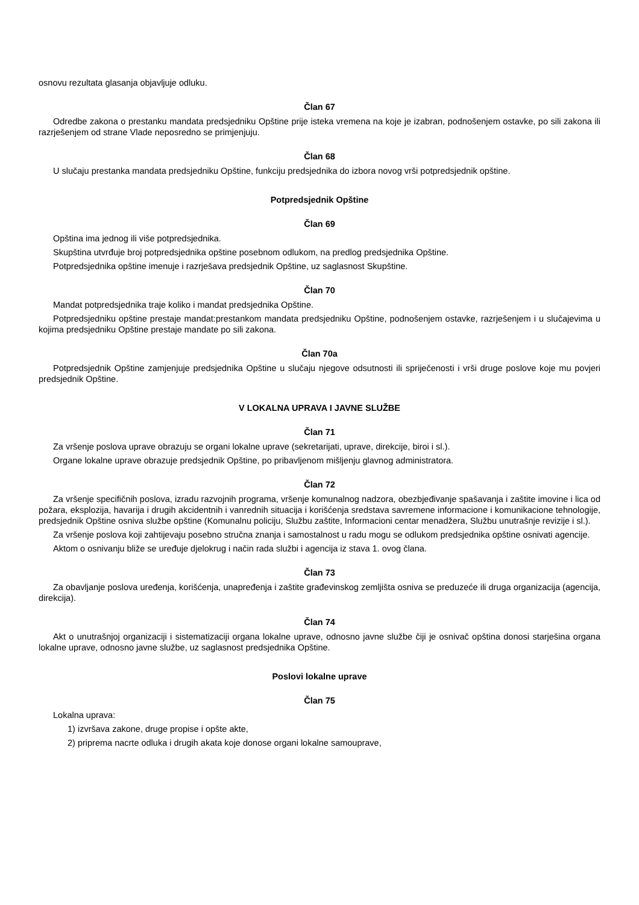osnovu rezultata glasanja objavljuje odluku.
Član 67
Odredbe zakona o prestanku mandata predsjedniku Opštine prije isteka vremena na koje je izabran, podnošenjem ostavke, po sili zakona ili razrješenjem od strane Vlade neposredno se primjenjuju.
Član 68
U slučaju prestanka mandata predsjedniku Opštine, funkciju predsjednika do izbora novog vrši potpredsjednik opštine.
Potpredsjednik Opštine
Član 69
Opština ima jednog ili više potpredsjednika.
Skupština utvrđuje broj potpredsjednika opštine posebnom odlukom, na predlog predsjednika Opštine.
Potpredsjednika opštine imenuje i razrješava predsjednik Opštine, uz saglasnost Skupštine.
Član 70
Mandat potpredsjednika traje koliko i mandat predsjednika Opštine.
Potpredsjedniku opštine prestaje mandat:prestankom mandata predsjedniku Opštine, podnošenjem ostavke, razrješenjem i u slučajevima u kojima predsjedniku Opštine prestaje mandate po sili zakona.
Član 70a
Potpredsjednik Opštine zamjenjuje predsjednika Opštine u slučaju njegove odsutnosti ili spriječenosti i vrši druge poslove koje mu povjeri predsjednik Opštine.
V LOKALNA UPRAVA I JAVNE SLUŽBE
Član 71
Za vršenje poslova uprave obrazuju se organi lokalne uprave (sekretarijati, uprave, direkcije, biroi i sl.).
Organe lokalne uprave obrazuje predsjednik Opštine, po pribavljenom mišljenju glavnog administratora.
Član 72
Za vršenje specifičnih poslova, izradu razvojnih programa, vršenje komunalnog nadzora, obezbjeđivanje spašavanja i zaštite imovine i lica od požara, eksplozija, havarija i drugih akcidentnih i vanrednih situacija i korišćenja sredstava savremene informacione i komunikacione tehnologije, predsjednik Opštine osniva službe opštine (Komunalnu policiju, Službu zaštite, Informacioni centar menadžera, Službu unutrašnje revizije i sl.).
Za vršenje poslova koji zahtijevaju posebno stručna znanja i samostalnost u radu mogu se odlukom predsjednika opštine osnivati agencije.
Aktom o osnivanju bliže se uređuje djelokrug i način rada službi i agencija iz stava 1. ovog člana.
Član 73
Za obavljanje poslova uređenja, korišćenja, unapređenja i zaštite građevinskog zemljišta osniva se preduzeće ili druga organizacija (agencija, direkcija).
Član 74
Akt o unutrašnjoj organizaciji i sistematizaciji organa lokalne uprave, odnosno javne službe čiji je osnivač opština donosi starješina organa lokalne uprave, odnosno javne službe, uz saglasnost predsjednika Opštine.
Poslovi lokalne uprave
Član 75
Lokalna uprava:
1) izvršava zakone, druge propise i opšte akte,
2) priprema nacrte odluka i drugih akata koje donose organi lokalne samouprave,